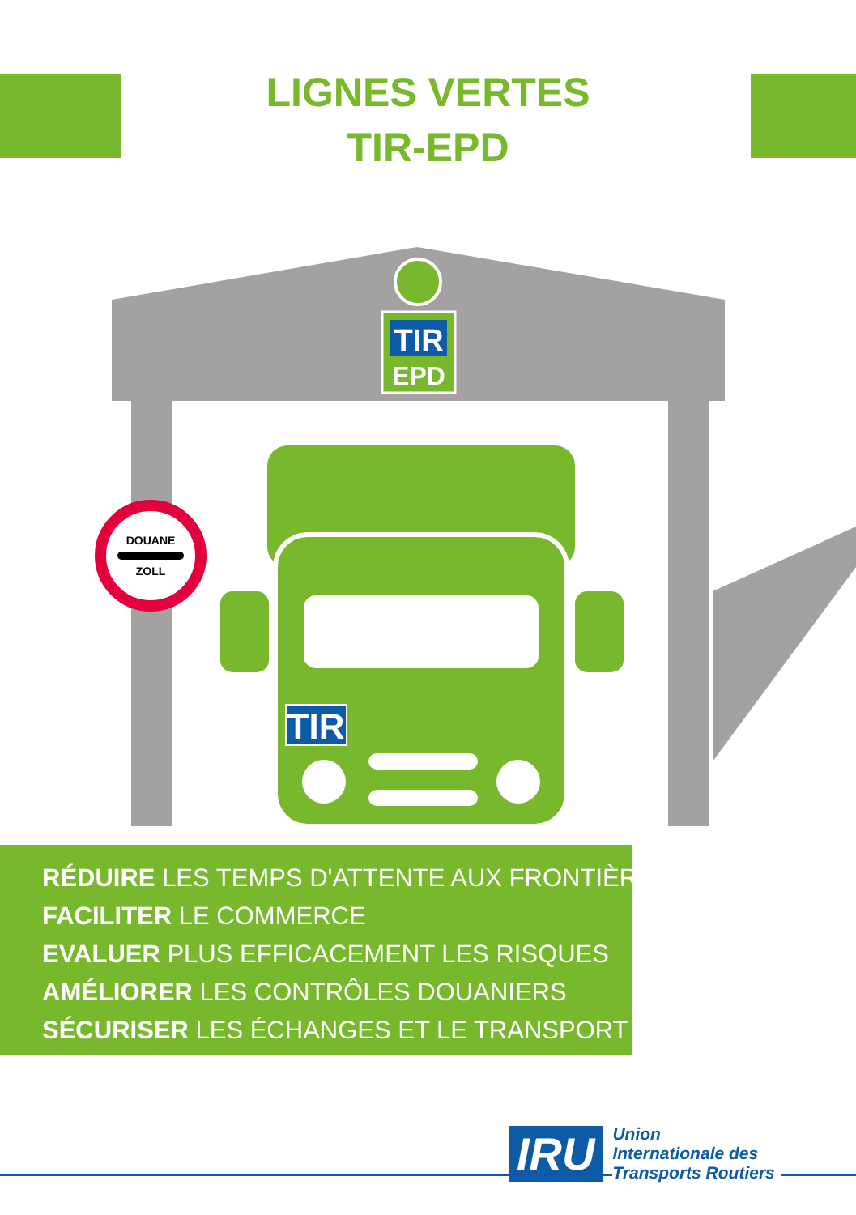LIGNES VERTES
TIR-EPD
TIR
EPD
TIR
DOUANE
ZOLL
RÉDUIRE LES TEMPS D'ATTENTE AUX FRONTIÈRES
FACILITER LE COMMERCE
EVALUER PLUS EFFICACEMENT LES RISQUES
AMÉLIORER LES CONTRÔLES DOUANIERS
SÉCURISER LES ÉCHANGES ET LE TRANSPORT
IRU
Union
Internationale des
Transports Routiers